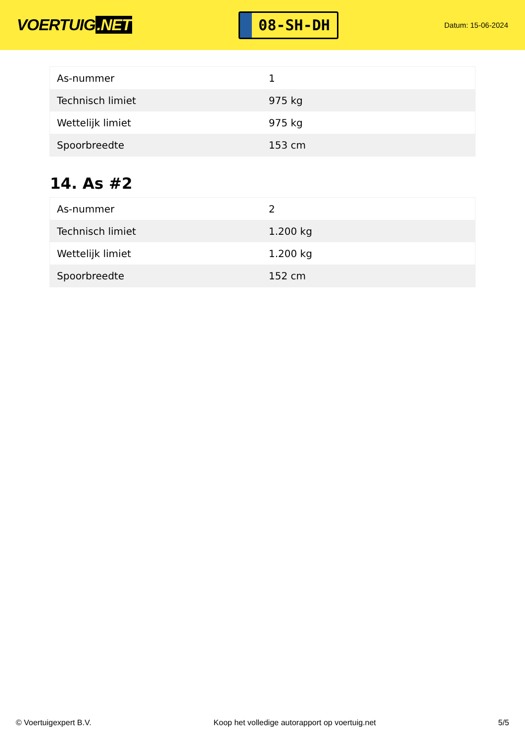VOERTUIG.NET
08-SH-DH
Datum: 15-06-2024
| As-nummer | 1 |
| Technisch limiet | 975 kg |
| Wettelijk limiet | 975 kg |
| Spoorbreedte | 153 cm |
14. As #2
| As-nummer | 2 |
| Technisch limiet | 1.200 kg |
| Wettelijk limiet | 1.200 kg |
| Spoorbreedte | 152 cm |
© Voertuigexpert B.V. Koop het volledige autorapport op voertuig.net 5/5